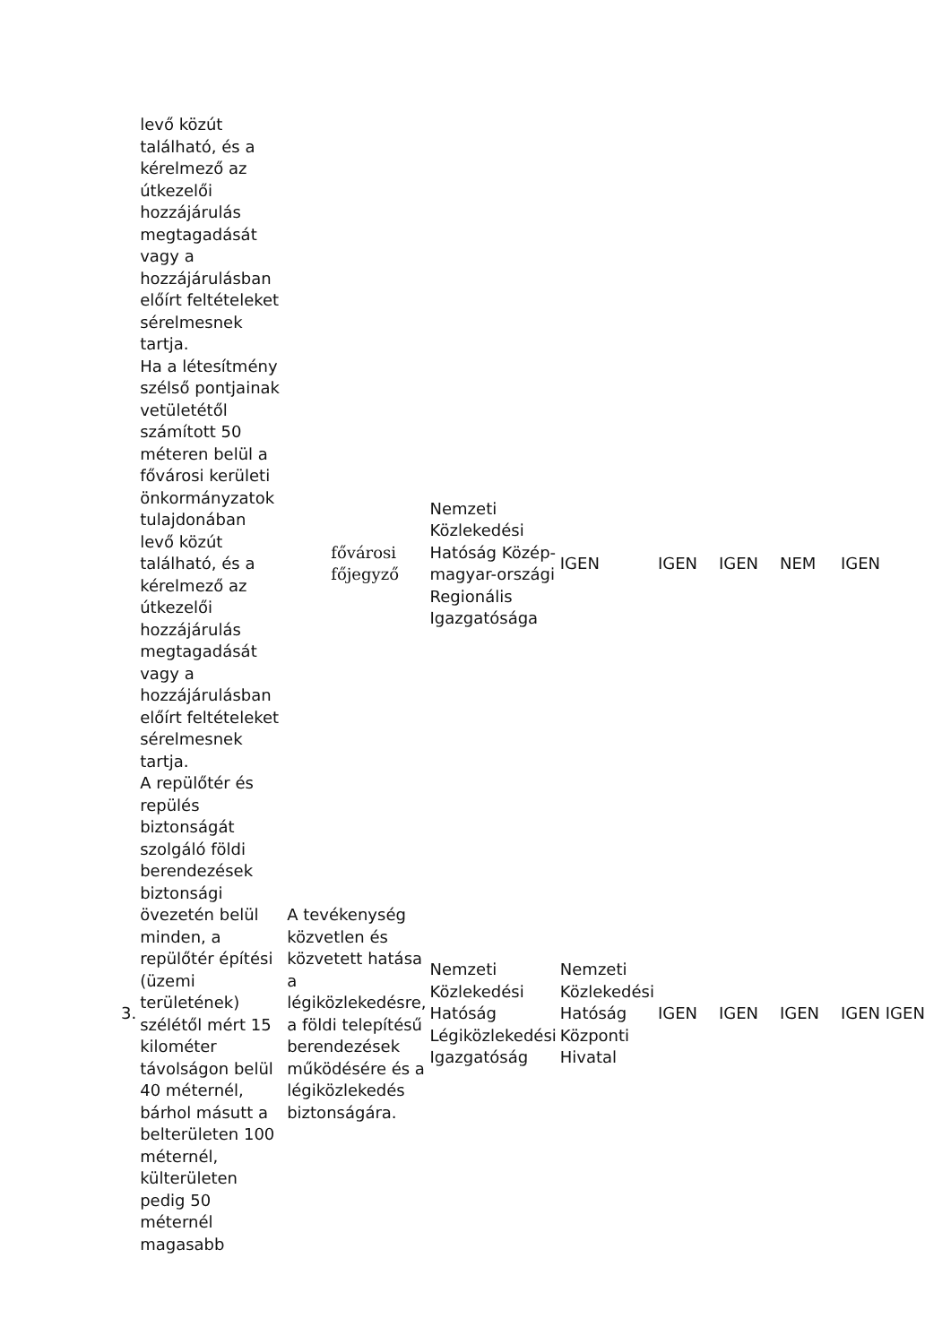| | levő közút található, és a kérelmező az útkezelői hozzájárulás megtagadását vagy a hozzájárulásban előírt feltételeket sérelmesnek tartja. | | | | | | | | |
| | Ha a létesítmény szélső pontjainak vetületétől számított 50 méteren belül a fővárosi kerületi önkormányzatok tulajdonában levő közút található, és a kérelmező az útkezelői hozzájárulás megtagadását vagy a hozzájárulásban előírt feltételeket sérelmesnek tartja. | | fővárosi főjegyző | Nemzeti Közlekedési Hatóság Közép-magyar-országi Regionális Igazgatósága | IGEN | IGEN | IGEN | NEM | IGEN |
| 3. | A repülőtér és repülés biztonságát szolgáló földi berendezések biztonsági övezetén belül minden, a repülőtér építési (üzemi területének) szélétől mért 15 kilométer távolságon belül 40 méternél, bárhol másutt a belterületen 100 méternél, külterületen pedig 50 méternél magasabb | A tevékenység közvetlen és közvetett hatása a légiközlekedésre, a földi telepítésű berendezések működésére és a légiközlekedés biztonságára. | | Nemzeti Közlekedési Hatóság Légiközlekedési Igazgatóság | Nemzeti Közlekedési Hatóság Központi Hivatal | IGEN | IGEN | IGEN | IGEN IGEN |